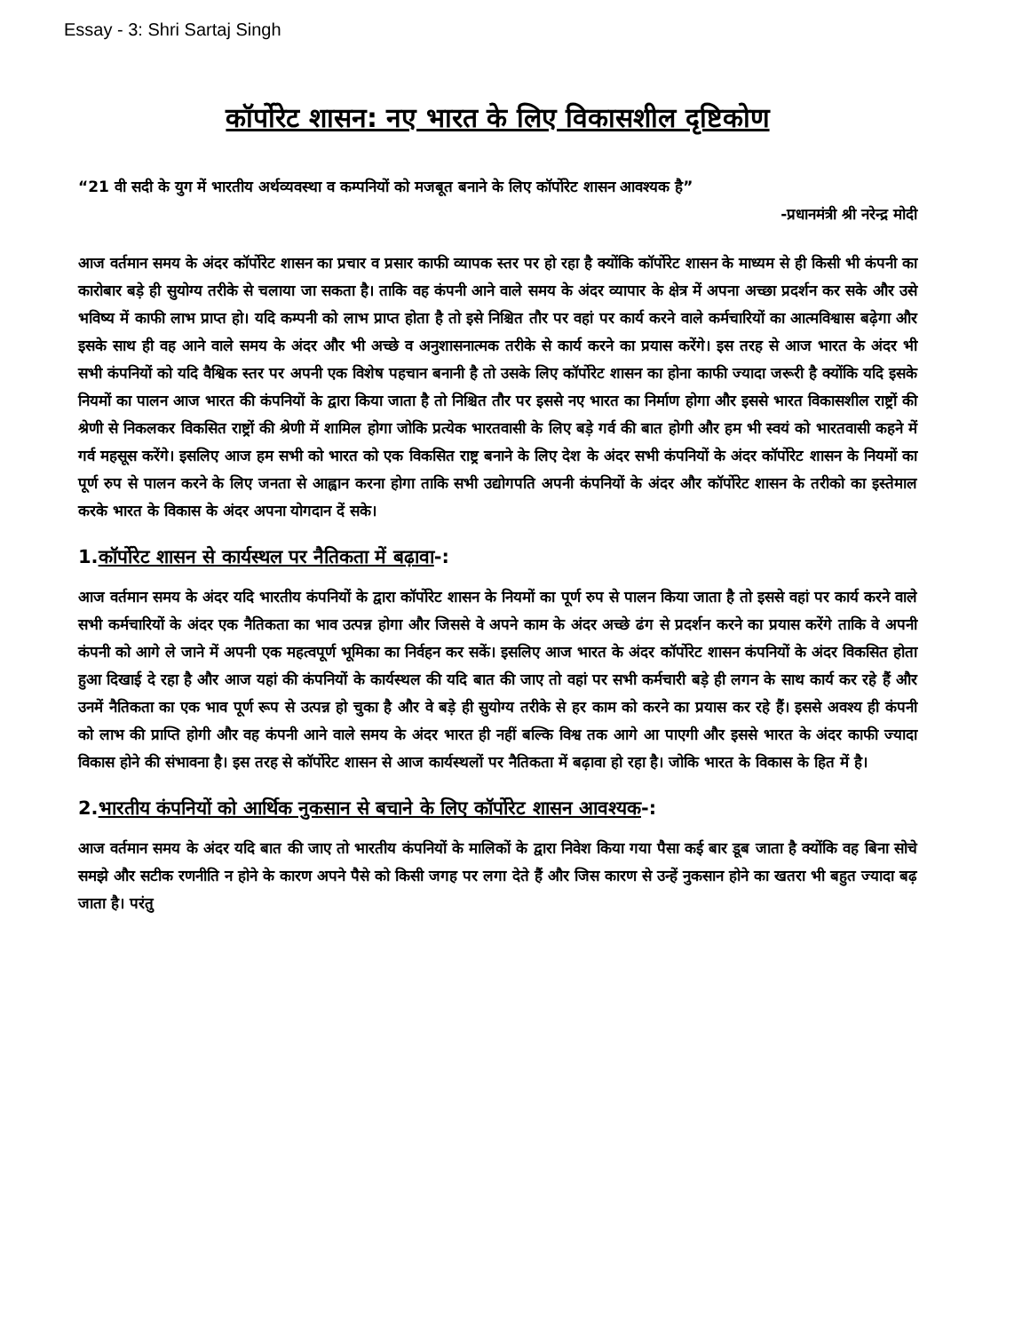Essay - 3: Shri Sartaj Singh
कॉर्पोरेट शासन: नए भारत के लिए विकासशील दृष्टिकोण
“21 वी सदी के युग में भारतीय अर्थव्यवस्था व कम्पनियों को मजबूत बनाने के लिए कॉर्पोरेट शासन आवश्यक है”
-प्रधानमंत्री श्री नरेन्द्र मोदी
आज वर्तमान समय के अंदर कॉर्पोरेट शासन का प्रचार व प्रसार काफी व्यापक स्तर पर हो रहा है क्योंकि कॉर्पोरेट शासन के माध्यम से ही किसी भी कंपनी का कारोबार बड़े ही सुयोग्य तरीके से चलाया जा सकता है। ताकि वह कंपनी आने वाले समय के अंदर व्यापार के क्षेत्र में अपना अच्छा प्रदर्शन कर सके और उसे भविष्य में काफी लाभ प्राप्त हो। यदि कम्पनी को लाभ प्राप्त होता है तो इसे निश्चित तौर पर वहां पर कार्य करने वाले कर्मचारियों का आत्मविश्वास बढ़ेगा और इसके साथ ही वह आने वाले समय के अंदर और भी अच्छे व अनुशासनात्मक तरीके से कार्य करने का प्रयास करेंगे। इस तरह से आज भारत के अंदर भी सभी कंपनियों को यदि वैश्विक स्तर पर अपनी एक विशेष पहचान बनानी है तो उसके लिए कॉर्पोरेट शासन का होना काफी ज्यादा जरूरी है क्योंकि यदि इसके नियमों का पालन आज भारत की कंपनियों के द्वारा किया जाता है तो निश्चित तौर पर इससे नए भारत का निर्माण होगा और इससे भारत विकासशील राष्ट्रों की श्रेणी से निकलकर विकसित राष्ट्रों की श्रेणी में शामिल होगा जोकि प्रत्येक भारतवासी के लिए बड़े गर्व की बात होगी और हम भी स्वयं को भारतवासी कहने में गर्व महसूस करेंगे। इसलिए आज हम सभी को भारत को एक विकसित राष्ट्र बनाने के लिए देश के अंदर सभी कंपनियों के अंदर कॉर्पोरेट शासन के नियमों का पूर्ण रुप से पालन करने के लिए जनता से आह्वान करना होगा ताकि सभी उद्योगपति अपनी कंपनियों के अंदर और कॉर्पोरेट शासन के तरीको का इस्तेमाल करके भारत के विकास के अंदर अपना योगदान दें सके।
1.कॉर्पोरेट शासन से कार्यस्थल पर नैतिकता में बढ़ावा-:
आज वर्तमान समय के अंदर यदि भारतीय कंपनियों के द्वारा कॉर्पोरेट शासन के नियमों का पूर्ण रुप से पालन किया जाता है तो इससे वहां पर कार्य करने वाले सभी कर्मचारियों के अंदर एक नैतिकता का भाव उत्पन्न होगा और जिससे वे अपने काम के अंदर अच्छे ढंग से प्रदर्शन करने का प्रयास करेंगे ताकि वे अपनी कंपनी को आगे ले जाने में अपनी एक महत्वपूर्ण भूमिका का निर्वहन कर सकें। इसलिए आज भारत के अंदर कॉर्पोरेट शासन कंपनियों के अंदर विकसित होता हुआ दिखाई दे रहा है और आज यहां की कंपनियों के कार्यस्थल की यदि बात की जाए तो वहां पर सभी कर्मचारी बड़े ही लगन के साथ कार्य कर रहे हैं और उनमें नैतिकता का एक भाव पूर्ण रूप से उत्पन्न हो चुका है और वे बड़े ही सुयोग्य तरीके से हर काम को करने का प्रयास कर रहे हैं। इससे अवश्य ही कंपनी को लाभ की प्राप्ति होगी और वह कंपनी आने वाले समय के अंदर भारत ही नहीं बल्कि विश्व तक आगे आ पाएगी और इससे भारत के अंदर काफी ज्यादा विकास होने की संभावना है। इस तरह से कॉर्पोरेट शासन से आज कार्यस्थलों पर नैतिकता में बढ़ावा हो रहा है। जोकि भारत के विकास के हित में है।
2.भारतीय कंपनियों को आर्थिक नुकसान से बचाने के लिए कॉर्पोरेट शासन आवश्यक-:
आज वर्तमान समय के अंदर यदि बात की जाए तो भारतीय कंपनियों के मालिकों के द्वारा निवेश किया गया पैसा कई बार डूब जाता है क्योंकि वह बिना सोचे समझे और सटीक रणनीति न होने के कारण अपने पैसे को किसी जगह पर लगा देते हैं और जिस कारण से उन्हें नुकसान होने का खतरा भी बहुत ज्यादा बढ़ जाता है। परंतु